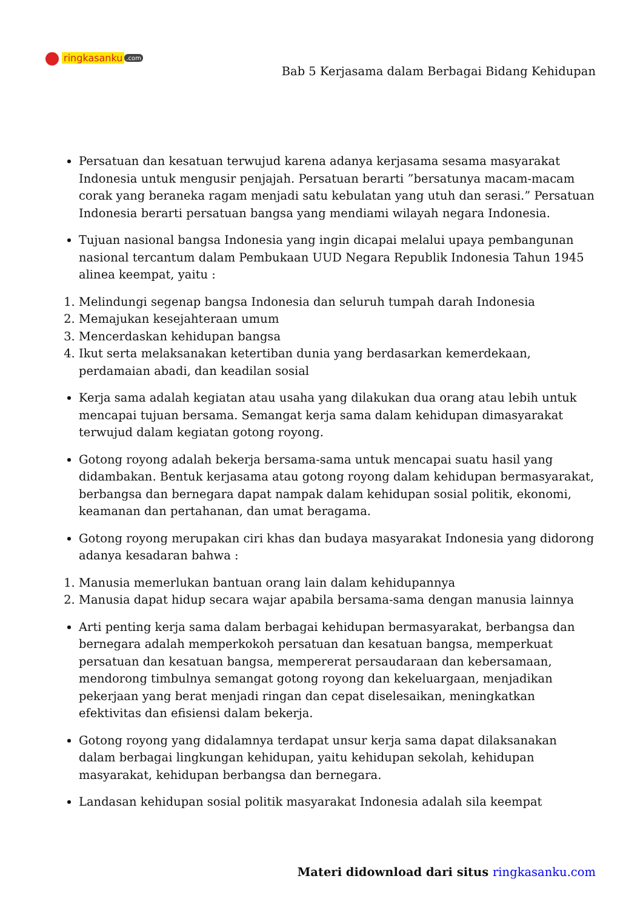ringkasanku.com
Bab 5 Kerjasama dalam Berbagai Bidang Kehidupan
Persatuan dan kesatuan terwujud karena adanya kerjasama sesama masyarakat Indonesia untuk mengusir penjajah. Persatuan berarti ”bersatunya macam-macam corak yang beraneka ragam menjadi satu kebulatan yang utuh dan serasi.” Persatuan Indonesia berarti persatuan bangsa yang mendiami wilayah negara Indonesia.
Tujuan nasional bangsa Indonesia yang ingin dicapai melalui upaya pembangunan nasional tercantum dalam Pembukaan UUD Negara Republik Indonesia Tahun 1945 alinea keempat, yaitu :
1. Melindungi segenap bangsa Indonesia dan seluruh tumpah darah Indonesia
2. Memajukan kesejahteraan umum
3. Mencerdaskan kehidupan bangsa
4. Ikut serta melaksanakan ketertiban dunia yang berdasarkan kemerdekaan, perdamaian abadi, dan keadilan sosial
Kerja sama adalah kegiatan atau usaha yang dilakukan dua orang atau lebih untuk mencapai tujuan bersama. Semangat kerja sama dalam kehidupan dimasyarakat terwujud dalam kegiatan gotong royong.
Gotong royong adalah bekerja bersama-sama untuk mencapai suatu hasil yang didambakan. Bentuk kerjasama atau gotong royong dalam kehidupan bermasyarakat, berbangsa dan bernegara dapat nampak dalam kehidupan sosial politik, ekonomi, keamanan dan pertahanan, dan umat beragama.
Gotong royong merupakan ciri khas dan budaya masyarakat Indonesia yang didorong adanya kesadaran bahwa :
1. Manusia memerlukan bantuan orang lain dalam kehidupannya
2. Manusia dapat hidup secara wajar apabila bersama-sama dengan manusia lainnya
Arti penting kerja sama dalam berbagai kehidupan bermasyarakat, berbangsa dan bernegara adalah memperkokoh persatuan dan kesatuan bangsa, memperkuat persatuan dan kesatuan bangsa, mempererat persaudaraan dan kebersamaan, mendorong timbulnya semangat gotong royong dan kekeluargaan, menjadikan pekerjaan yang berat menjadi ringan dan cepat diselesaikan, meningkatkan efektivitas dan efisiensi dalam bekerja.
Gotong royong yang didalamnya terdapat unsur kerja sama dapat dilaksanakan dalam berbagai lingkungan kehidupan, yaitu kehidupan sekolah, kehidupan masyarakat, kehidupan berbangsa dan bernegara.
Landasan kehidupan sosial politik masyarakat Indonesia adalah sila keempat
Materi didownload dari situs ringkasanku.com